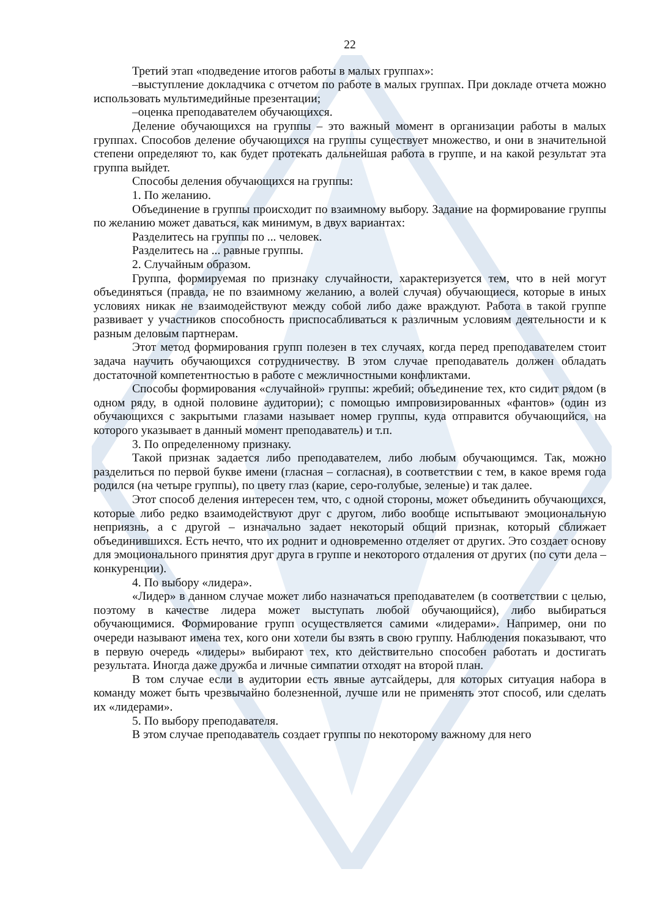22
Третий этап «подведение итогов работы в малых группах»:
–выступление докладчика с отчетом по работе в малых группах. При докладе отчета можно использовать мультимедийные презентации;
–оценка преподавателем обучающихся.
Деление обучающихся на группы – это важный момент в организации работы в малых группах. Способов деление обучающихся на группы существует множество, и они в значительной степени определяют то, как будет протекать дальнейшая работа в группе, и на какой результат эта группа выйдет.
Способы деления обучающихся на группы:
1. По желанию.
Объединение в группы происходит по взаимному выбору. Задание на формирование группы по желанию может даваться, как минимум, в двух вариантах:
Разделитесь на группы по ... человек.
Разделитесь на ... равные группы.
2. Случайным образом.
Группа, формируемая по признаку случайности, характеризуется тем, что в ней могут объединяться (правда, не по взаимному желанию, а волей случая) обучающиеся, которые в иных условиях никак не взаимодействуют между собой либо даже враждуют. Работа в такой группе развивает у участников способность приспосабливаться к различным условиям деятельности и к разным деловым партнерам.
Этот метод формирования групп полезен в тех случаях, когда перед преподавателем стоит задача научить обучающихся сотрудничеству. В этом случае преподаватель должен обладать достаточной компетентностью в работе с межличностными конфликтами.
Способы формирования «случайной» группы: жребий; объединение тех, кто сидит рядом (в одном ряду, в одной половине аудитории); с помощью импровизированных «фантов» (один из обучающихся с закрытыми глазами называет номер группы, куда отправится обучающийся, на которого указывает в данный момент преподаватель) и т.п.
3. По определенному признаку.
Такой признак задается либо преподавателем, либо любым обучающимся. Так, можно разделиться по первой букве имени (гласная – согласная), в соответствии с тем, в какое время года родился (на четыре группы), по цвету глаз (карие, серо-голубые, зеленые) и так далее.
Этот способ деления интересен тем, что, с одной стороны, может объединить обучающихся, которые либо редко взаимодействуют друг с другом, либо вообще испытывают эмоциональную неприязнь, а с другой – изначально задает некоторый общий признак, который сближает объединившихся. Есть нечто, что их роднит и одновременно отделяет от других. Это создает основу для эмоционального принятия друг друга в группе и некоторого отдаления от других (по сути дела – конкуренции).
4. По выбору «лидера».
«Лидер» в данном случае может либо назначаться преподавателем (в соответствии с целью, поэтому в качестве лидера может выступать любой обучающийся), либо выбираться обучающимися. Формирование групп осуществляется самими «лидерами». Например, они по очереди называют имена тех, кого они хотели бы взять в свою группу. Наблюдения показывают, что в первую очередь «лидеры» выбирают тех, кто действительно способен работать и достигать результата. Иногда даже дружба и личные симпатии отходят на второй план.
В том случае если в аудитории есть явные аутсайдеры, для которых ситуация набора в команду может быть чрезвычайно болезненной, лучше или не применять этот способ, или сделать их «лидерами».
5. По выбору преподавателя.
В этом случае преподаватель создает группы по некоторому важному для него